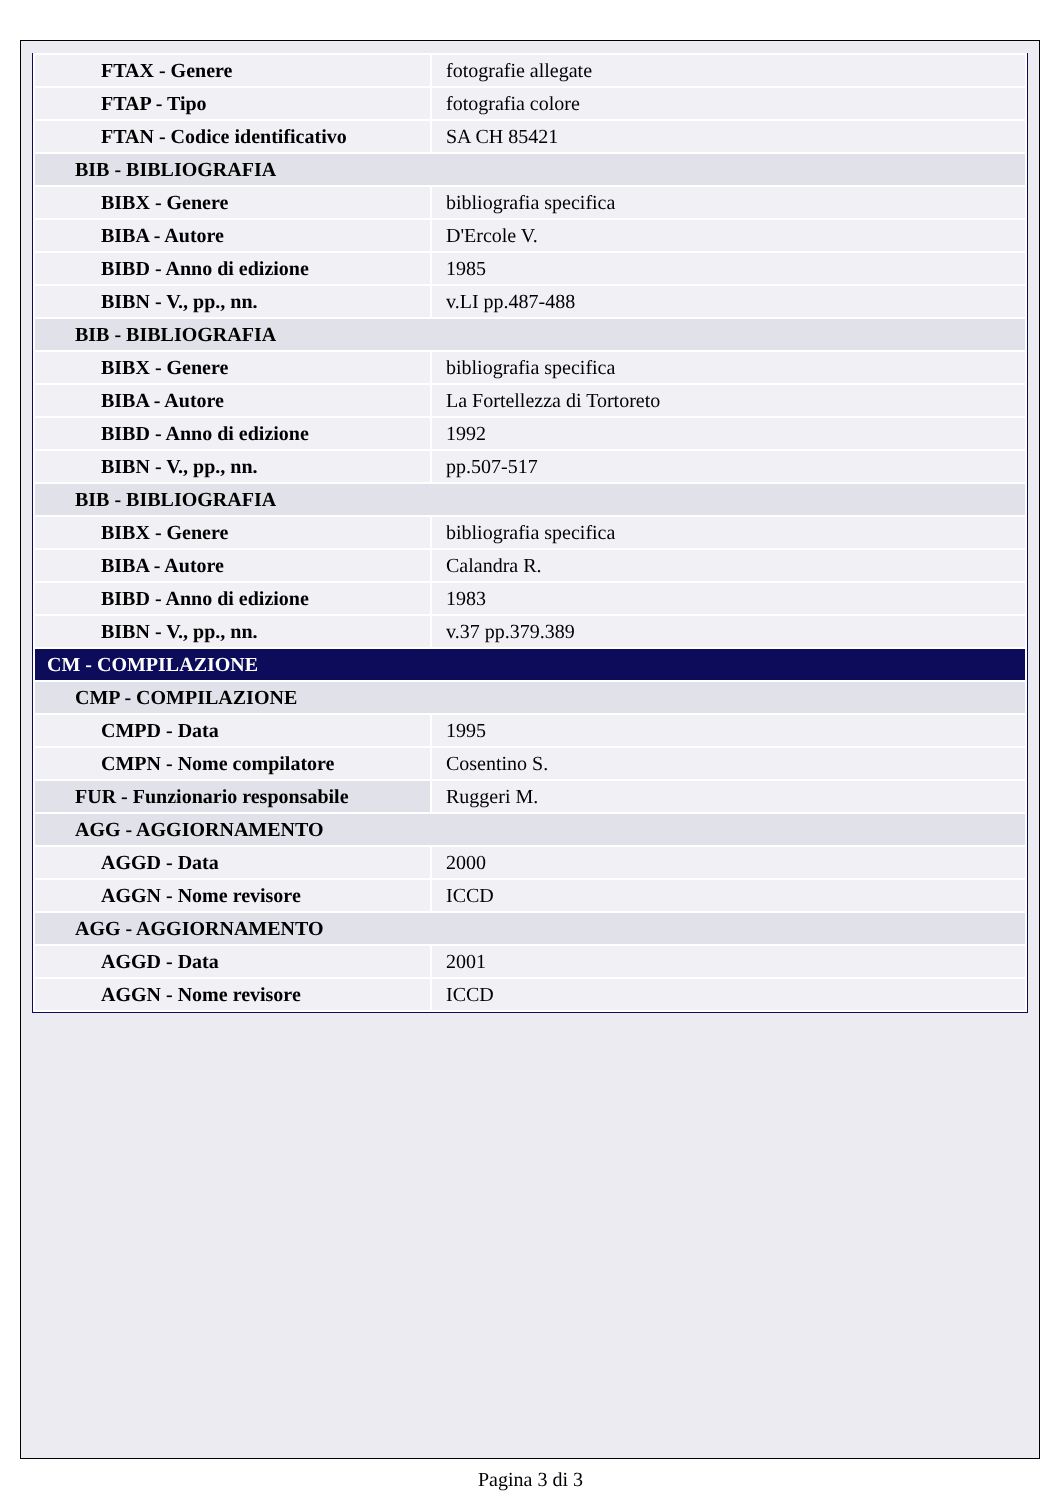| FTAX - Genere | fotografie allegate |
| FTAP - Tipo | fotografia colore |
| FTAN - Codice identificativo | SA CH 85421 |
| BIB - BIBLIOGRAFIA | |
| BIBX - Genere | bibliografia specifica |
| BIBA - Autore | D'Ercole V. |
| BIBD - Anno di edizione | 1985 |
| BIBN - V., pp., nn. | v.LI pp.487-488 |
| BIB - BIBLIOGRAFIA | |
| BIBX - Genere | bibliografia specifica |
| BIBA - Autore | La Fortellezza di Tortoreto |
| BIBD - Anno di edizione | 1992 |
| BIBN - V., pp., nn. | pp.507-517 |
| BIB - BIBLIOGRAFIA | |
| BIBX - Genere | bibliografia specifica |
| BIBA - Autore | Calandra R. |
| BIBD - Anno di edizione | 1983 |
| BIBN - V., pp., nn. | v.37 pp.379.389 |
| CM - COMPILAZIONE | |
| CMP - COMPILAZIONE | |
| CMPD - Data | 1995 |
| CMPN - Nome compilatore | Cosentino S. |
| FUR - Funzionario responsabile | Ruggeri M. |
| AGG - AGGIORNAMENTO | |
| AGGD - Data | 2000 |
| AGGN - Nome revisore | ICCD |
| AGG - AGGIORNAMENTO | |
| AGGD - Data | 2001 |
| AGGN - Nome revisore | ICCD |
Pagina 3 di 3